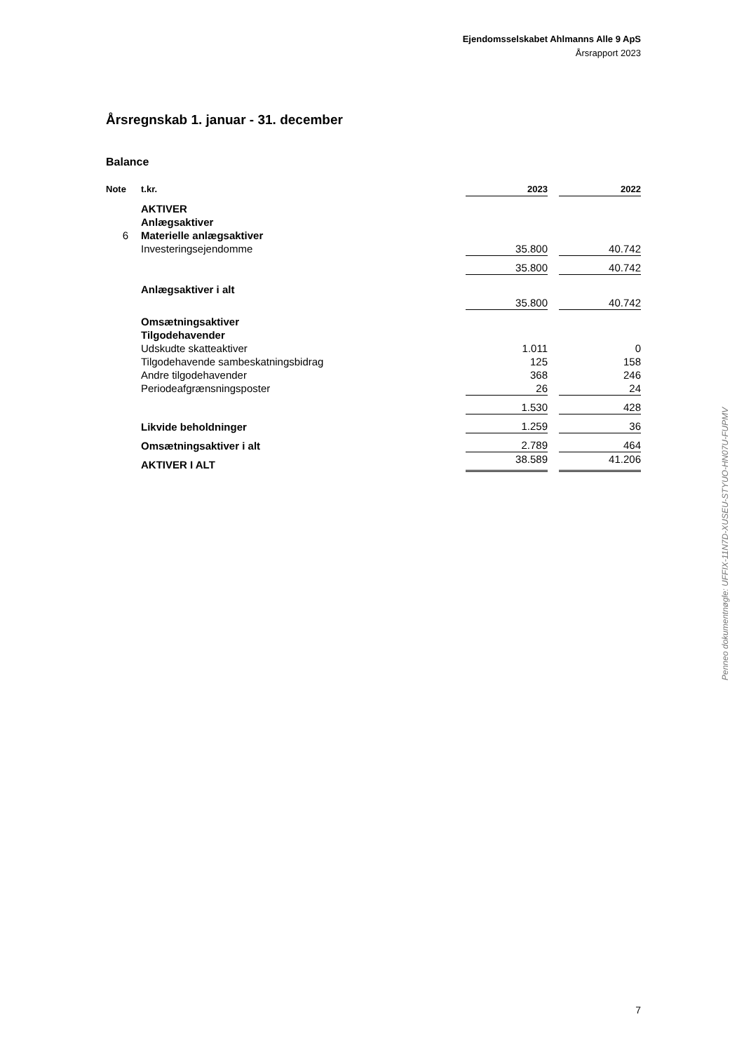Ejendomsselskabet Ahlmanns Alle 9 ApS
Årsrapport 2023
Årsregnskab 1. januar - 31. december
Balance
| Note | t.kr. | 2023 | | 2022 |
| --- | --- | --- | --- | --- |
| | AKTIVER | | | |
| | Anlægsaktiver | | | |
| 6 | Materielle anlægsaktiver | | | |
| | Investeringsejendomme | 35.800 | | 40.742 |
| | | 35.800 | | 40.742 |
| | Anlægsaktiver i alt | 35.800 | | 40.742 |
| | Omsætningsaktiver | | | |
| | Tilgodehavender | | | |
| | Udskudte skatteaktiver | 1.011 | | 0 |
| | Tilgodehavende sambeskatningsbidrag | 125 | | 158 |
| | Andre tilgodehavender | 368 | | 246 |
| | Periodeafgrænsningsposter | 26 | | 24 |
| | | 1.530 | | 428 |
| | Likvide beholdninger | 1.259 | | 36 |
| | Omsætningsaktiver i alt | 2.789 | | 464 |
| | AKTIVER I ALT | 38.589 | | 41.206 |
Penneo dokumentnøgle: UFFIX-11N7D-XUSEU-STYUO-HN07U-FUPMV
7